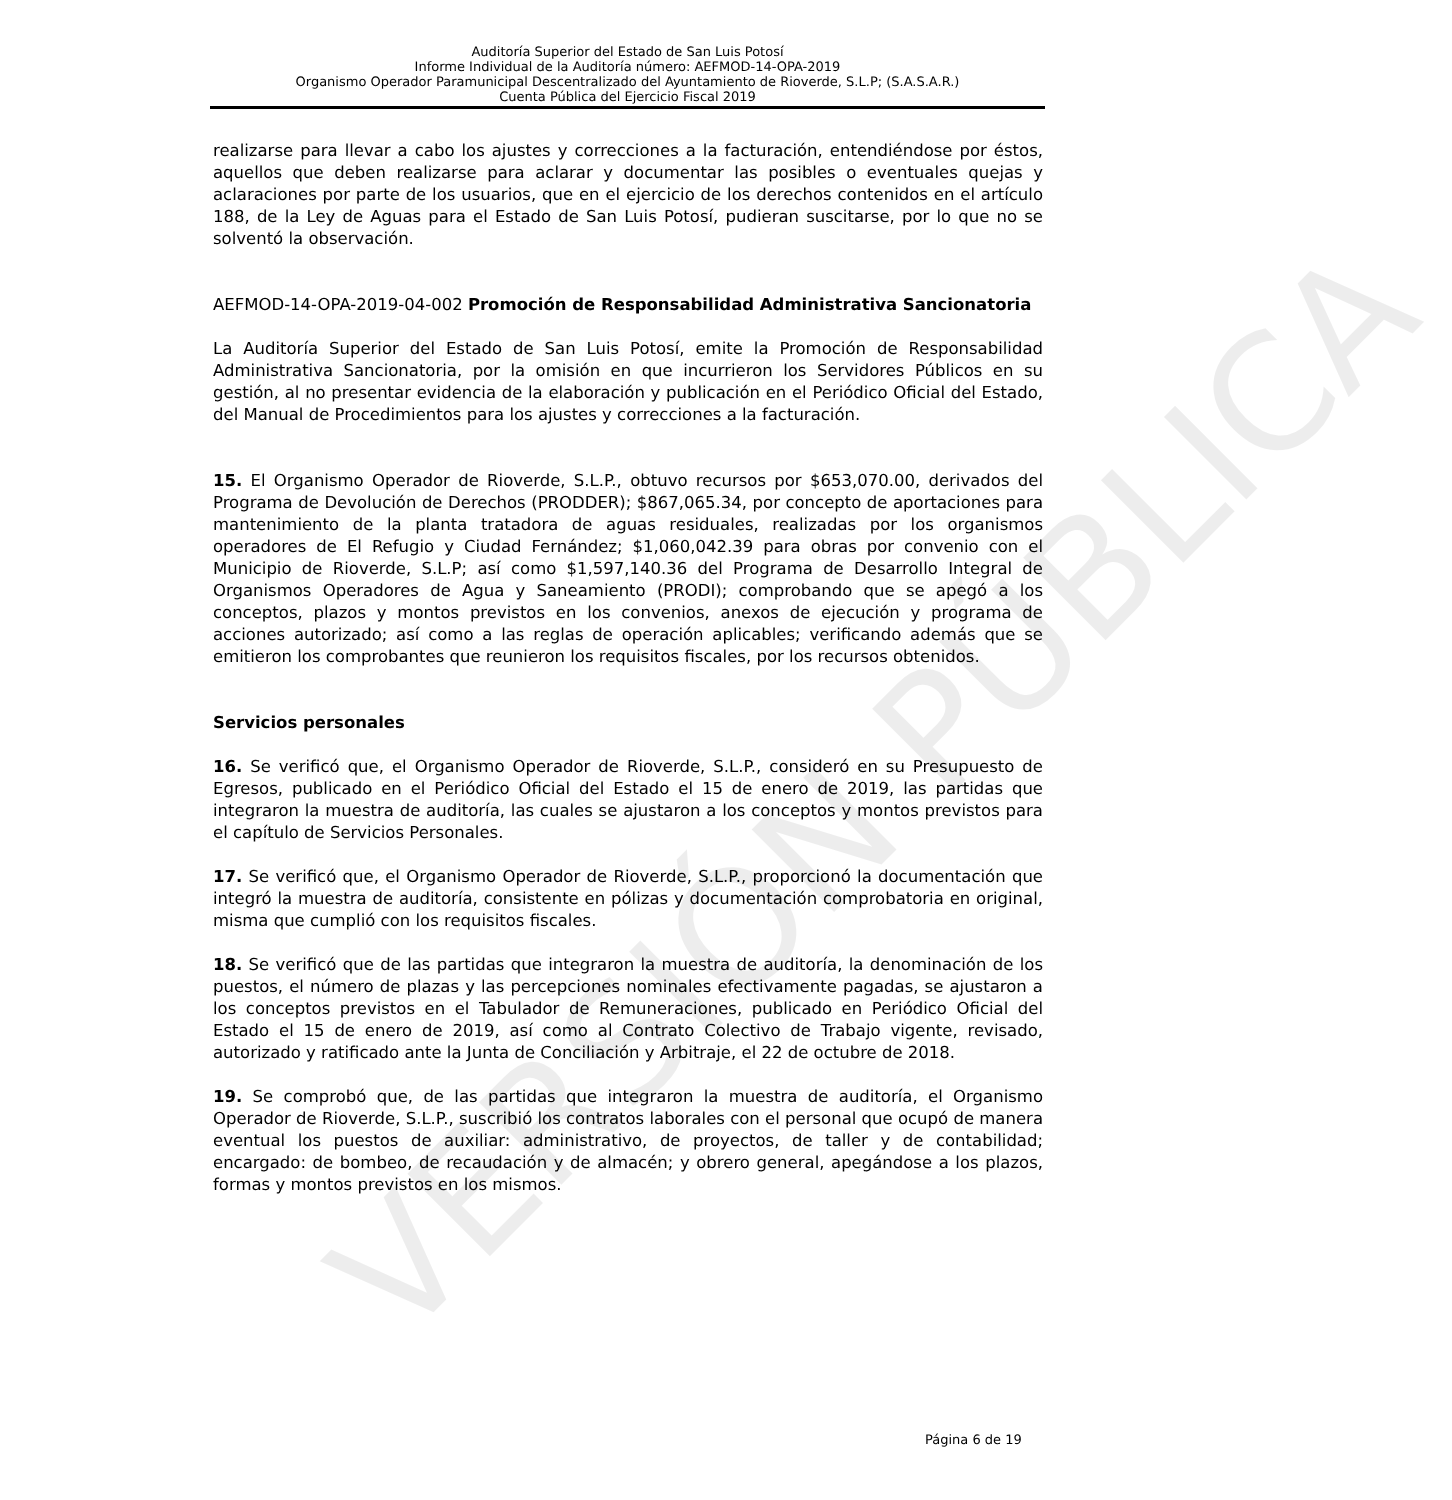VERSIÓN PÚBLICA
Auditoría Superior del Estado de San Luis Potosí
Informe Individual de la Auditoría número: AEFMOD-14-OPA-2019
Organismo Operador Paramunicipal Descentralizado del Ayuntamiento de Rioverde, S.L.P; (S.A.S.A.R.)
Cuenta Pública del Ejercicio Fiscal 2019
realizarse para llevar a cabo los ajustes y correcciones a la facturación, entendiéndose por éstos, aquellos que deben realizarse para aclarar y documentar las posibles o eventuales quejas y aclaraciones por parte de los usuarios, que en el ejercicio de los derechos contenidos en el artículo 188, de la Ley de Aguas para el Estado de San Luis Potosí, pudieran suscitarse, por lo que no se solventó la observación.
AEFMOD-14-OPA-2019-04-002 Promoción de Responsabilidad Administrativa Sancionatoria
La Auditoría Superior del Estado de San Luis Potosí, emite la Promoción de Responsabilidad Administrativa Sancionatoria, por la omisión en que incurrieron los Servidores Públicos en su gestión, al no presentar evidencia de la elaboración y publicación en el Periódico Oficial del Estado, del Manual de Procedimientos para los ajustes y correcciones a la facturación.
15. El Organismo Operador de Rioverde, S.L.P., obtuvo recursos por $653,070.00, derivados del Programa de Devolución de Derechos (PRODDER); $867,065.34, por concepto de aportaciones para mantenimiento de la planta tratadora de aguas residuales, realizadas por los organismos operadores de El Refugio y Ciudad Fernández; $1,060,042.39 para obras por convenio con el Municipio de Rioverde, S.L.P; así como $1,597,140.36 del Programa de Desarrollo Integral de Organismos Operadores de Agua y Saneamiento (PRODI); comprobando que se apegó a los conceptos, plazos y montos previstos en los convenios, anexos de ejecución y programa de acciones autorizado; así como a las reglas de operación aplicables; verificando además que se emitieron los comprobantes que reunieron los requisitos fiscales, por los recursos obtenidos.
Servicios personales
16. Se verificó que, el Organismo Operador de Rioverde, S.L.P., consideró en su Presupuesto de Egresos, publicado en el Periódico Oficial del Estado el 15 de enero de 2019, las partidas que integraron la muestra de auditoría, las cuales se ajustaron a los conceptos y montos previstos para el capítulo de Servicios Personales.
17. Se verificó que, el Organismo Operador de Rioverde, S.L.P., proporcionó la documentación que integró la muestra de auditoría, consistente en pólizas y documentación comprobatoria en original, misma que cumplió con los requisitos fiscales.
18. Se verificó que de las partidas que integraron la muestra de auditoría, la denominación de los puestos, el número de plazas y las percepciones nominales efectivamente pagadas, se ajustaron a los conceptos previstos en el Tabulador de Remuneraciones, publicado en Periódico Oficial del Estado el 15 de enero de 2019, así como al Contrato Colectivo de Trabajo vigente, revisado, autorizado y ratificado ante la Junta de Conciliación y Arbitraje, el 22 de octubre de 2018.
19. Se comprobó que, de las partidas que integraron la muestra de auditoría, el Organismo Operador de Rioverde, S.L.P., suscribió los contratos laborales con el personal que ocupó de manera eventual los puestos de auxiliar: administrativo, de proyectos, de taller y de contabilidad; encargado: de bombeo, de recaudación y de almacén; y obrero general, apegándose a los plazos, formas y montos previstos en los mismos.
Página 6 de 19